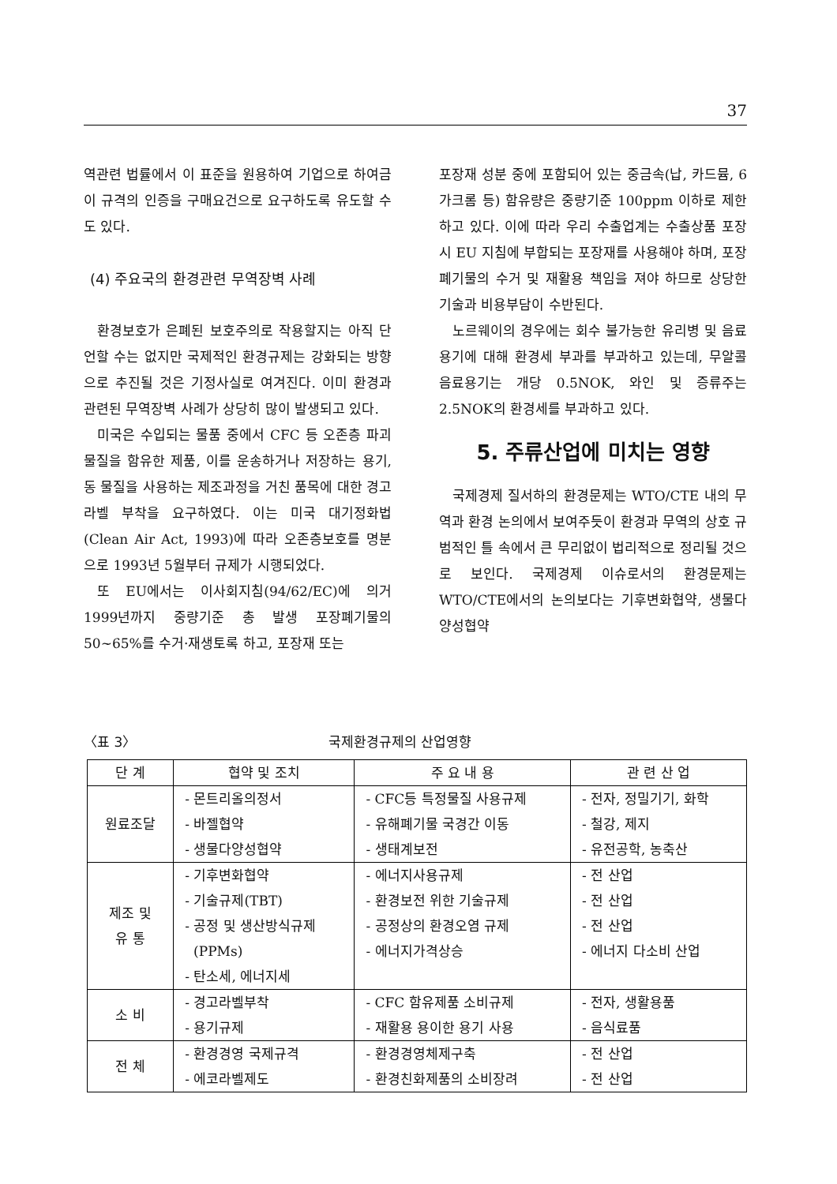37
역관련 법률에서 이 표준을 원용하여 기업으로 하여금 이 규격의 인증을 구매요건으로 요구하도록 유도할 수도 있다.
(4) 주요국의 환경관련 무역장벽 사례
환경보호가 은폐된 보호주의로 작용할지는 아직 단언할 수는 없지만 국제적인 환경규제는 강화되는 방향으로 추진될 것은 기정사실로 여겨진다. 이미 환경과 관련된 무역장벽 사례가 상당히 많이 발생되고 있다.
미국은 수입되는 물품 중에서 CFC 등 오존층 파괴물질을 함유한 제품, 이를 운송하거나 저장하는 용기, 동 물질을 사용하는 제조과정을 거친 품목에 대한 경고 라벨 부착을 요구하였다. 이는 미국 대기정화법(Clean Air Act, 1993)에 따라 오존층보호를 명분으로 1993년 5월부터 규제가 시행되었다.
또 EU에서는 이사회지침(94/62/EC)에 의거 1999년까지 중량기준 총 발생 포장폐기물의 50~65%를 수거·재생토록 하고, 포장재 또는
포장재 성분 중에 포함되어 있는 중금속(납, 카드뮴, 6가크롬 등) 함유량은 중량기준 100ppm 이하로 제한하고 있다. 이에 따라 우리 수출업계는 수출상품 포장시 EU 지침에 부합되는 포장재를 사용해야 하며, 포장 폐기물의 수거 및 재활용 책임을 져야 하므로 상당한 기술과 비용부담이 수반된다.
노르웨이의 경우에는 회수 불가능한 유리병 및 음료용기에 대해 환경세 부과를 부과하고 있는데, 무알콜 음료용기는 개당 0.5NOK, 와인 및 증류주는 2.5NOK의 환경세를 부과하고 있다.
5. 주류산업에 미치는 영향
국제경제 질서하의 환경문제는 WTO/CTE 내의 무역과 환경 논의에서 보여주듯이 환경과 무역의 상호 규범적인 틀 속에서 큰 무리없이 법리적으로 정리될 것으로 보인다. 국제경제 이슈로서의 환경문제는 WTO/CTE에서의 논의보다는 기후변화협약, 생물다양성협약
〈표 3〉 국제환경규제의 산업영향
| 단 계 | 협약 및 조치 | 주 요 내 용 | 관 련 산 업 |
| --- | --- | --- | --- |
| 원료조달 | - 몬트리올의정서 - 바젤협약 - 생물다양성협약 | - CFC등 특정물질 사용규제 - 유해폐기물 국경간 이동 - 생태계보전 | - 전자, 정밀기기, 화학 - 철강, 제지 - 유전공학, 농축산 |
| 제조 및 유 통 | - 기후변화협약 - 기술규제(TBT) - 공정 및 생산방식규제 (PPMs) - 탄소세, 에너지세 | - 에너지사용규제 - 환경보전 위한 기술규제 - 공정상의 환경오염 규제 - 에너지가격상승 | - 전 산업 - 전 산업 - 전 산업 - 에너지 다소비 산업 |
| 소 비 | - 경고라벨부착 - 용기규제 | - CFC 함유제품 소비규제 - 재활용 용이한 용기 사용 | - 전자, 생활용품 - 음식료품 |
| 전 체 | - 환경경영 국제규격 - 에코라벨제도 | - 환경경영체제구축 - 환경친화제품의 소비장려 | - 전 산업 - 전 산업 |